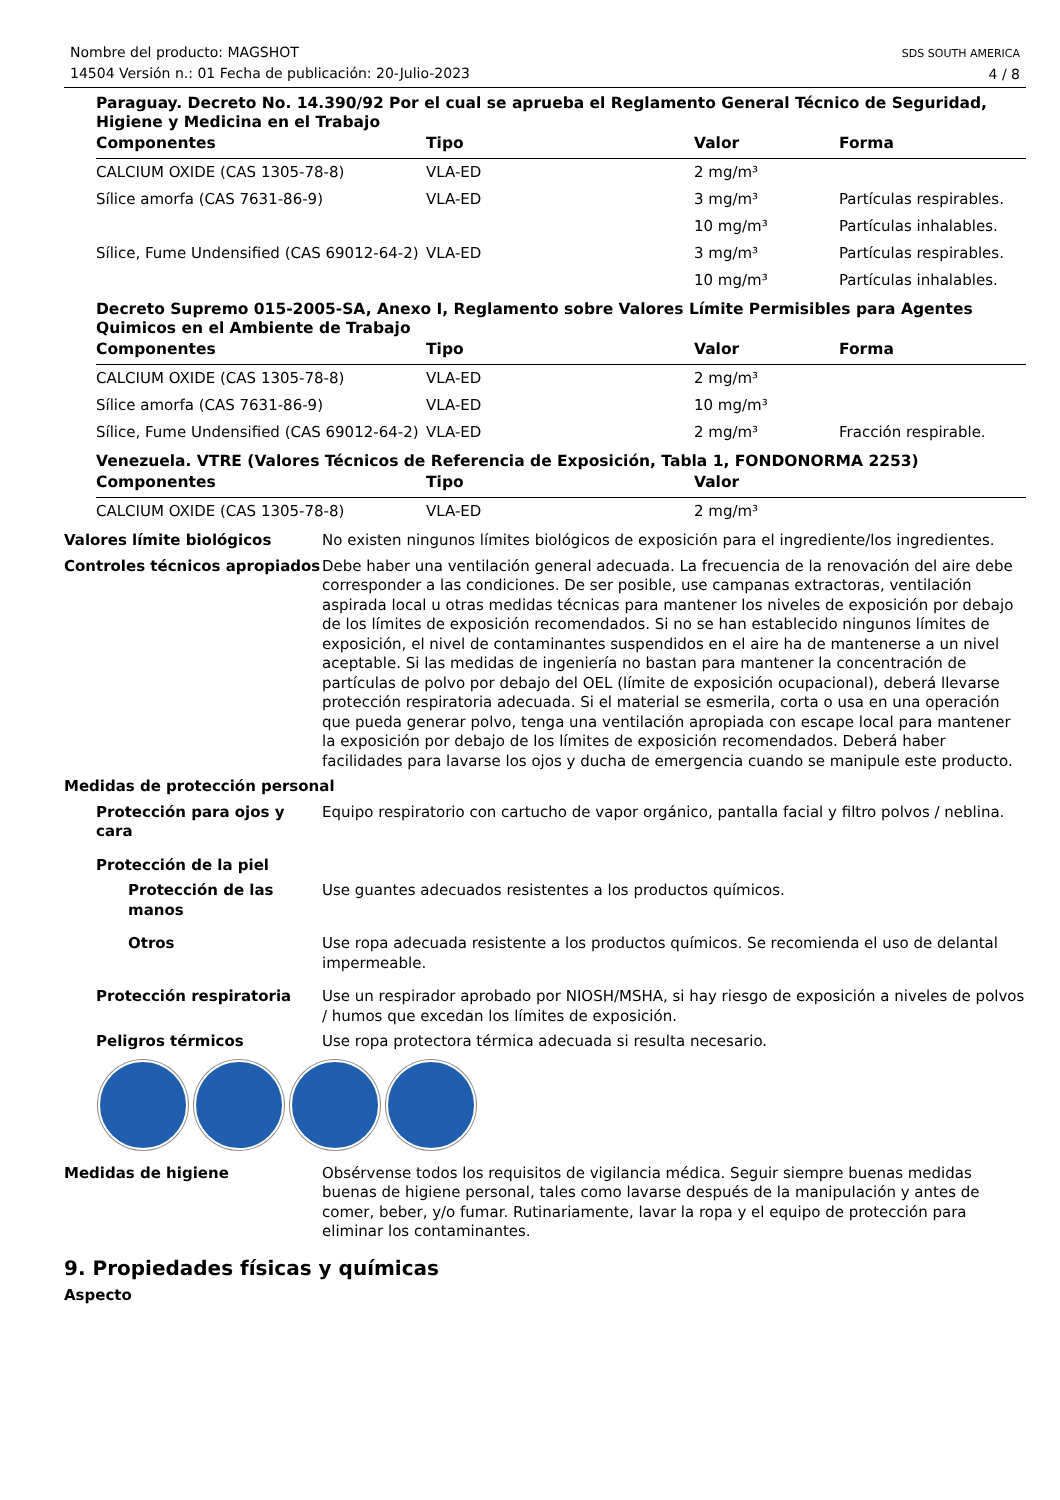Nombre del producto: MAGSHOT
14504 Versión n.: 01 Fecha de publicación: 20-Julio-2023
SDS SOUTH AMERICA
4 / 8
Paraguay. Decreto No. 14.390/92 Por el cual se aprueba el Reglamento General Técnico de Seguridad, Higiene y Medicina en el Trabajo
| Componentes | Tipo | Valor | Forma |
| --- | --- | --- | --- |
| CALCIUM OXIDE (CAS 1305-78-8) | VLA-ED | 2 mg/m³ | |
| Sílice amorfa (CAS 7631-86-9) | VLA-ED | 3 mg/m³ | Partículas respirables. |
| | | 10 mg/m³ | Partículas inhalables. |
| Sílice, Fume Undensified (CAS 69012-64-2) | VLA-ED | 3 mg/m³ | Partículas respirables. |
| | | 10 mg/m³ | Partículas inhalables. |
Decreto Supremo 015-2005-SA, Anexo I, Reglamento sobre Valores Límite Permisibles para Agentes Quimicos en el Ambiente de Trabajo
| Componentes | Tipo | Valor | Forma |
| --- | --- | --- | --- |
| CALCIUM OXIDE (CAS 1305-78-8) | VLA-ED | 2 mg/m³ | |
| Sílice amorfa (CAS 7631-86-9) | VLA-ED | 10 mg/m³ | |
| Sílice, Fume Undensified (CAS 69012-64-2) | VLA-ED | 2 mg/m³ | Fracción respirable. |
Venezuela. VTRE (Valores Técnicos de Referencia de Exposición, Tabla 1, FONDONORMA 2253)
| Componentes | Tipo | Valor |
| --- | --- | --- |
| CALCIUM OXIDE (CAS 1305-78-8) | VLA-ED | 2 mg/m³ |
Valores límite biológicos No existen ningunos límites biológicos de exposición para el ingrediente/los ingredientes.
Controles técnicos apropiados
Debe haber una ventilación general adecuada. La frecuencia de la renovación del aire debe corresponder a las condiciones. De ser posible, use campanas extractoras, ventilación aspirada local u otras medidas técnicas para mantener los niveles de exposición por debajo de los límites de exposición recomendados. Si no se han establecido ningunos límites de exposición, el nivel de contaminantes suspendidos en el aire ha de mantenerse a un nivel aceptable. Si las medidas de ingeniería no bastan para mantener la concentración de partículas de polvo por debajo del OEL (límite de exposición ocupacional), deberá llevarse protección respiratoria adecuada. Si el material se esmerila, corta o usa en una operación que pueda generar polvo, tenga una ventilación apropiada con escape local para mantener la exposición por debajo de los límites de exposición recomendados. Deberá haber facilidades para lavarse los ojos y ducha de emergencia cuando se manipule este producto.
Medidas de protección personal
Protección para ojos y cara
Equipo respiratorio con cartucho de vapor orgánico, pantalla facial y filtro polvos / neblina.
Protección de la piel
Protección de las manos
Use guantes adecuados resistentes a los productos químicos.
Otros Use ropa adecuada resistente a los productos químicos. Se recomienda el uso de delantal impermeable.
Protección respiratoria Use un respirador aprobado por NIOSH/MSHA, si hay riesgo de exposición a niveles de polvos / humos que excedan los límites de exposición.
Peligros térmicos Use ropa protectora térmica adecuada si resulta necesario.
Medidas de higiene Obsérvense todos los requisitos de vigilancia médica. Seguir siempre buenas medidas buenas de higiene personal, tales como lavarse después de la manipulación y antes de comer, beber, y/o fumar. Rutinariamente, lavar la ropa y el equipo de protección para eliminar los contaminantes.
9. Propiedades físicas y químicas
Aspecto